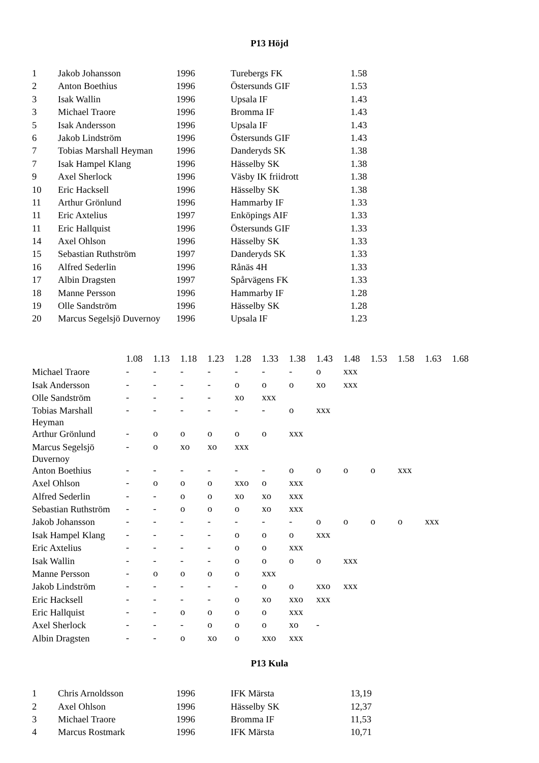P13 Höjd
| 1 | Jakob Johansson | 1996 | Turebergs FK | 1.58 |
| 2 | Anton Boethius | 1996 | Östersunds GIF | 1.53 |
| 3 | Isak Wallin | 1996 | Upsala IF | 1.43 |
| 3 | Michael Traore | 1996 | Bromma IF | 1.43 |
| 5 | Isak Andersson | 1996 | Upsala IF | 1.43 |
| 6 | Jakob Lindström | 1996 | Östersunds GIF | 1.43 |
| 7 | Tobias Marshall Heyman | 1996 | Danderyds SK | 1.38 |
| 7 | Isak Hampel Klang | 1996 | Hässelby SK | 1.38 |
| 9 | Axel Sherlock | 1996 | Väsby IK friidrott | 1.38 |
| 10 | Eric Hacksell | 1996 | Hässelby SK | 1.38 |
| 11 | Arthur Grönlund | 1996 | Hammarby IF | 1.33 |
| 11 | Eric Axtelius | 1997 | Enköpings AIF | 1.33 |
| 11 | Eric Hallquist | 1996 | Östersunds GIF | 1.33 |
| 14 | Axel Ohlson | 1996 | Hässelby SK | 1.33 |
| 15 | Sebastian Ruthström | 1997 | Danderyds SK | 1.33 |
| 16 | Alfred Sederlin | 1996 | Rånäs 4H | 1.33 |
| 17 | Albin Dragsten | 1997 | Spårvägens FK | 1.33 |
| 18 | Manne Persson | 1996 | Hammarby IF | 1.28 |
| 19 | Olle Sandström | 1996 | Hässelby SK | 1.28 |
| 20 | Marcus Segelsjö Duvernoy | 1996 | Upsala IF | 1.23 |
| | 1.08 | 1.13 | 1.18 | 1.23 | 1.28 | 1.33 | 1.38 | 1.43 | 1.48 | 1.53 | 1.58 | 1.63 | 1.68 |
| --- | --- | --- | --- | --- | --- | --- | --- | --- | --- | --- | --- | --- | --- |
| Michael Traore | - | - | - | - | - | - | - | o | xxx | | | | |
| Isak Andersson | - | - | - | - | o | o | o | xo | xxx | | | | |
| Olle Sandström | - | - | - | - | xo | xxx | | | | | | | |
| Tobias Marshall Heyman | - | - | - | - | - | - | o | xxx | | | | | |
| Arthur Grönlund | - | o | o | o | o | o | xxx | | | | | | |
| Marcus Segelsjö Duvernoy | - | o | xo | xo | xxx | | | | | | | | |
| Anton Boethius | - | - | - | - | - | - | o | o | o | o | xxx | | |
| Axel Ohlson | - | o | o | o | xxo | o | xxx | | | | | | |
| Alfred Sederlin | - | - | o | o | xo | xo | xxx | | | | | | |
| Sebastian Ruthström | - | - | o | o | o | xo | xxx | | | | | | |
| Jakob Johansson | - | - | - | - | - | - | - | o | o | o | o | xxx | |
| Isak Hampel Klang | - | - | - | - | o | o | o | xxx | | | | | |
| Eric Axtelius | - | - | - | - | o | o | xxx | | | | | | |
| Isak Wallin | - | - | - | - | o | o | o | o | xxx | | | | |
| Manne Persson | - | o | o | o | o | xxx | | | | | | | |
| Jakob Lindström | - | - | - | - | - | o | o | xxo | xxx | | | | |
| Eric Hacksell | - | - | - | - | o | xo | xxo | xxx | | | | | |
| Eric Hallquist | - | - | o | o | o | o | xxx | | | | | | |
| Axel Sherlock | - | - | - | o | o | o | xo | - | | | | | |
| Albin Dragsten | - | - | o | xo | o | xxo | xxx | | | | | | |
P13 Kula
| 1 | Chris Arnoldsson | 1996 | IFK Märsta | 13,19 |
| 2 | Axel Ohlson | 1996 | Hässelby SK | 12,37 |
| 3 | Michael Traore | 1996 | Bromma IF | 11,53 |
| 4 | Marcus Rostmark | 1996 | IFK Märsta | 10,71 |